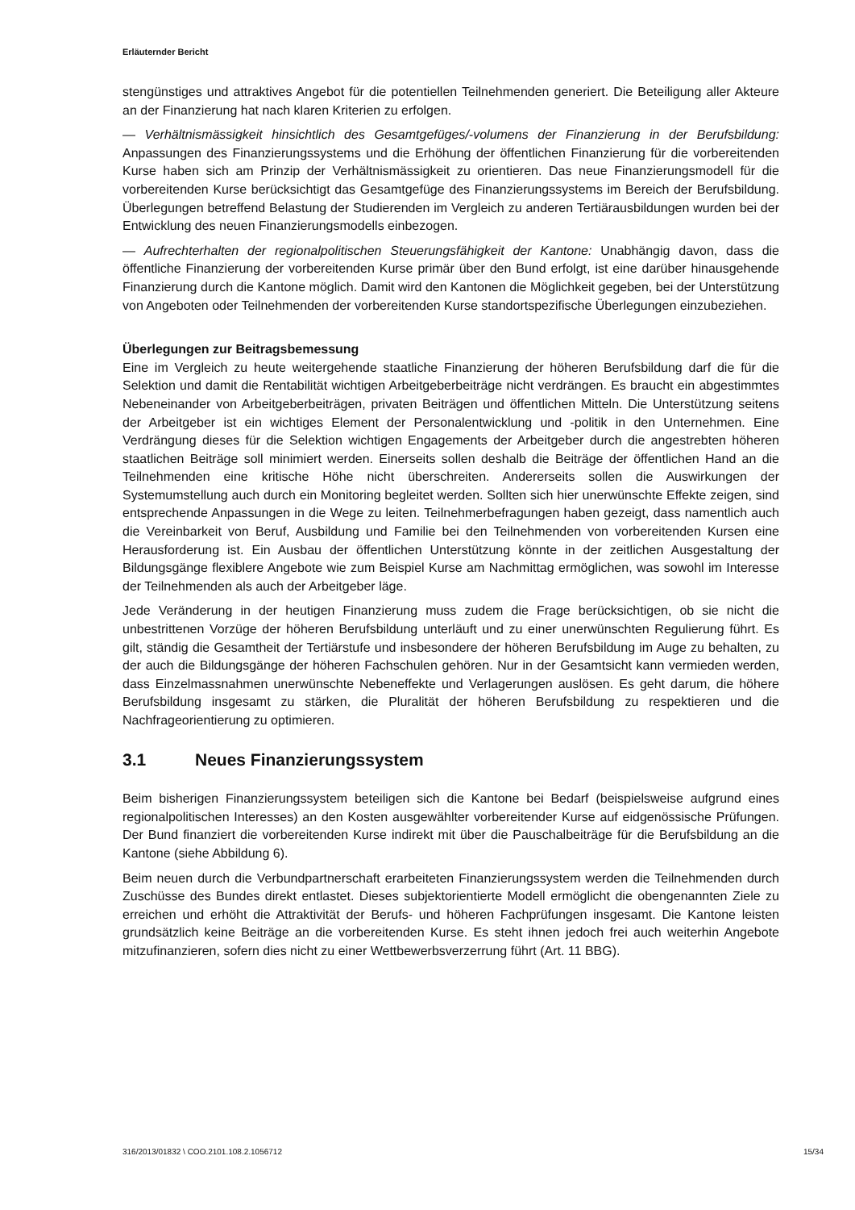Erläuternder Bericht
stengünstiges und attraktives Angebot für die potentiellen Teilnehmenden generiert. Die Beteiligung aller Akteure an der Finanzierung hat nach klaren Kriterien zu erfolgen.
— Verhältnismässigkeit hinsichtlich des Gesamtgefüges/-volumens der Finanzierung in der Berufsbildung: Anpassungen des Finanzierungssystems und die Erhöhung der öffentlichen Finanzierung für die vorbereitenden Kurse haben sich am Prinzip der Verhältnismässigkeit zu orientieren. Das neue Finanzierungsmodell für die vorbereitenden Kurse berücksichtigt das Gesamtgefüge des Finanzierungssystems im Bereich der Berufsbildung. Überlegungen betreffend Belastung der Studierenden im Vergleich zu anderen Tertiärausbildungen wurden bei der Entwicklung des neuen Finanzierungsmodells einbezogen.
— Aufrechterhalten der regionalpolitischen Steuerungsfähigkeit der Kantone: Unabhängig davon, dass die öffentliche Finanzierung der vorbereitenden Kurse primär über den Bund erfolgt, ist eine darüber hinausgehende Finanzierung durch die Kantone möglich. Damit wird den Kantonen die Möglichkeit gegeben, bei der Unterstützung von Angeboten oder Teilnehmenden der vorbereitenden Kurse standortspezifische Überlegungen einzubeziehen.
Überlegungen zur Beitragsbemessung
Eine im Vergleich zu heute weitergehende staatliche Finanzierung der höheren Berufsbildung darf die für die Selektion und damit die Rentabilität wichtigen Arbeitgeberbeiträge nicht verdrängen. Es braucht ein abgestimmtes Nebeneinander von Arbeitgeberbeiträgen, privaten Beiträgen und öffentlichen Mitteln. Die Unterstützung seitens der Arbeitgeber ist ein wichtiges Element der Personalentwicklung und -politik in den Unternehmen. Eine Verdrängung dieses für die Selektion wichtigen Engagements der Arbeitgeber durch die angestrebten höheren staatlichen Beiträge soll minimiert werden. Einerseits sollen deshalb die Beiträge der öffentlichen Hand an die Teilnehmenden eine kritische Höhe nicht überschreiten. Andererseits sollen die Auswirkungen der Systemumstellung auch durch ein Monitoring begleitet werden. Sollten sich hier unerwünschte Effekte zeigen, sind entsprechende Anpassungen in die Wege zu leiten. Teilnehmerbefragungen haben gezeigt, dass namentlich auch die Vereinbarkeit von Beruf, Ausbildung und Familie bei den Teilnehmenden von vorbereitenden Kursen eine Herausforderung ist. Ein Ausbau der öffentlichen Unterstützung könnte in der zeitlichen Ausgestaltung der Bildungsgänge flexiblere Angebote wie zum Beispiel Kurse am Nachmittag ermöglichen, was sowohl im Interesse der Teilnehmenden als auch der Arbeitgeber läge.
Jede Veränderung in der heutigen Finanzierung muss zudem die Frage berücksichtigen, ob sie nicht die unbestrittenen Vorzüge der höheren Berufsbildung unterläuft und zu einer unerwünschten Regulierung führt. Es gilt, ständig die Gesamtheit der Tertiärstufe und insbesondere der höheren Berufsbildung im Auge zu behalten, zu der auch die Bildungsgänge der höheren Fachschulen gehören. Nur in der Gesamtsicht kann vermieden werden, dass Einzelmassnahmen unerwünschte Nebeneffekte und Verlagerungen auslösen. Es geht darum, die höhere Berufsbildung insgesamt zu stärken, die Pluralität der höheren Berufsbildung zu respektieren und die Nachfrageorientierung zu optimieren.
3.1 Neues Finanzierungssystem
Beim bisherigen Finanzierungssystem beteiligen sich die Kantone bei Bedarf (beispielsweise aufgrund eines regionalpolitischen Interesses) an den Kosten ausgewählter vorbereitender Kurse auf eidgenössische Prüfungen. Der Bund finanziert die vorbereitenden Kurse indirekt mit über die Pauschalbeiträge für die Berufsbildung an die Kantone (siehe Abbildung 6).
Beim neuen durch die Verbundpartnerschaft erarbeiteten Finanzierungssystem werden die Teilnehmenden durch Zuschüsse des Bundes direkt entlastet. Dieses subjektorientierte Modell ermöglicht die obengenannten Ziele zu erreichen und erhöht die Attraktivität der Berufs- und höheren Fachprüfungen insgesamt. Die Kantone leisten grundsätzlich keine Beiträge an die vorbereitenden Kurse. Es steht ihnen jedoch frei auch weiterhin Angebote mitzufinanzieren, sofern dies nicht zu einer Wettbewerbsverzerrung führt (Art. 11 BBG).
316/2013/01832 \ COO.2101.108.2.1056712 15/34